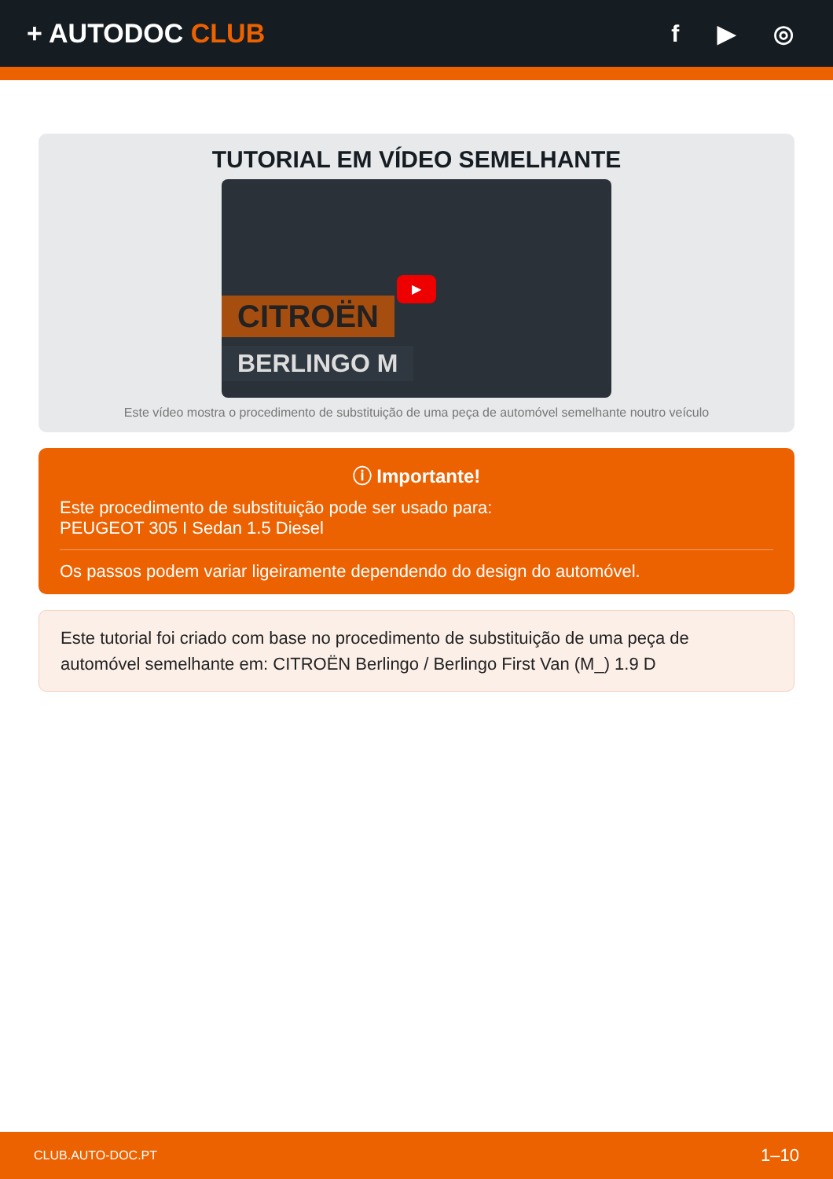+ AUTODOC CLUB f ▶ ◎
TUTORIAL EM VÍDEO SEMELHANTE
CITROËN
BERLINGO M
▶
Este vídeo mostra o procedimento de substituição de uma peça de automóvel semelhante noutro veículo
ⓘ Importante!
Este procedimento de substituição pode ser usado para:
PEUGEOT 305 I Sedan 1.5 Diesel
Os passos podem variar ligeiramente dependendo do design do automóvel.
Este tutorial foi criado com base no procedimento de substituição de uma peça de automóvel semelhante em: CITROËN Berlingo / Berlingo First Van (M_) 1.9 D
CLUB.AUTO-DOC.PT 1–10